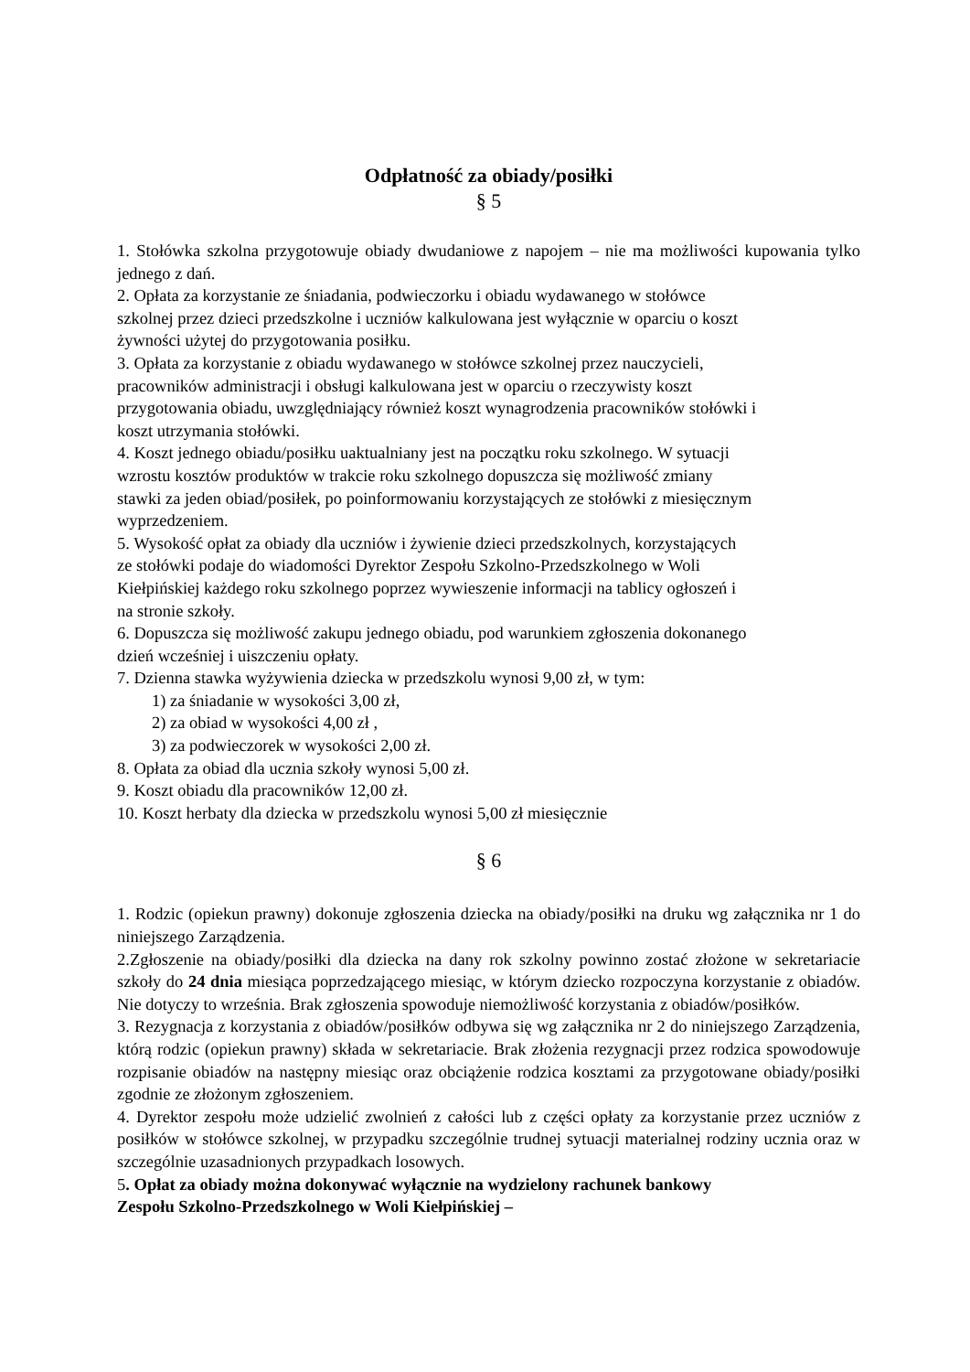Odpłatność za obiady/posiłki
§ 5
1. Stołówka szkolna przygotowuje obiady dwudaniowe z napojem – nie ma możliwości kupowania tylko jednego z dań.
2. Opłata za korzystanie ze śniadania, podwieczorku i obiadu wydawanego w stołówce
szkolnej przez dzieci przedszkolne i uczniów kalkulowana jest wyłącznie w oparciu o koszt
żywności użytej do przygotowania posiłku.
3. Opłata za korzystanie z obiadu wydawanego w stołówce szkolnej przez nauczycieli,
pracowników administracji i obsługi kalkulowana jest w oparciu o rzeczywisty koszt
przygotowania obiadu, uwzględniający również koszt wynagrodzenia pracowników stołówki i
koszt utrzymania stołówki.
4. Koszt jednego obiadu/posiłku uaktualniany jest na początku roku szkolnego. W sytuacji
wzrostu kosztów produktów w trakcie roku szkolnego dopuszcza się możliwość zmiany
stawki za jeden obiad/posiłek, po poinformowaniu korzystających ze stołówki z miesięcznym
wyprzedzeniem.
5. Wysokość opłat za obiady dla uczniów i żywienie dzieci przedszkolnych, korzystających
ze stołówki podaje do wiadomości Dyrektor Zespołu Szkolno-Przedszkolnego w Woli
Kiełpińskiej każdego roku szkolnego poprzez wywieszenie informacji na tablicy ogłoszeń i
na stronie szkoły.
6. Dopuszcza się możliwość zakupu jednego obiadu, pod warunkiem zgłoszenia dokonanego
dzień wcześniej i uiszczeniu opłaty.
7. Dzienna stawka wyżywienia dziecka w przedszkolu wynosi 9,00 zł, w tym:
1) za śniadanie w wysokości 3,00 zł,
2) za obiad w wysokości 4,00 zł ,
3) za podwieczorek w wysokości 2,00 zł.
8. Opłata za obiad dla ucznia szkoły wynosi 5,00 zł.
9. Koszt obiadu dla pracowników 12,00 zł.
10. Koszt herbaty dla dziecka w przedszkolu wynosi 5,00 zł miesięcznie
§ 6
1. Rodzic (opiekun prawny) dokonuje zgłoszenia dziecka na obiady/posiłki na druku wg załącznika nr 1 do niniejszego Zarządzenia.
2.Zgłoszenie na obiady/posiłki dla dziecka na dany rok szkolny powinno zostać złożone w sekretariacie szkoły do 24 dnia miesiąca poprzedzającego miesiąc, w którym dziecko rozpoczyna korzystanie z obiadów. Nie dotyczy to września. Brak zgłoszenia spowoduje niemożliwość korzystania z obiadów/posiłków.
3. Rezygnacja z korzystania z obiadów/posiłków odbywa się wg załącznika nr 2 do niniejszego Zarządzenia, którą rodzic (opiekun prawny) składa w sekretariacie. Brak złożenia rezygnacji przez rodzica spowodowuje rozpisanie obiadów na następny miesiąc oraz obciążenie rodzica kosztami za przygotowane obiady/posiłki zgodnie ze złożonym zgłoszeniem.
4. Dyrektor zespołu może udzielić zwolnień z całości lub z części opłaty za korzystanie przez uczniów z posiłków w stołówce szkolnej, w przypadku szczególnie trudnej sytuacji materialnej rodziny ucznia oraz w szczególnie uzasadnionych przypadkach losowych.
5. Opłat za obiady można dokonywać wyłącznie na wydzielony rachunek bankowy
Zespołu Szkolno-Przedszkolnego w Woli Kiełpińskiej –